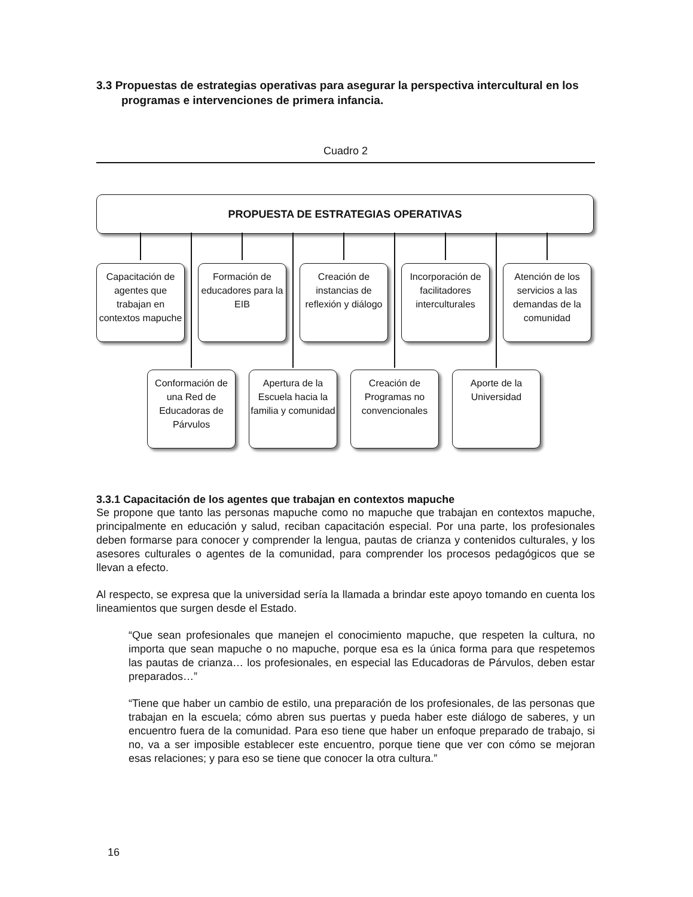3.3 Propuestas de estrategias operativas para asegurar la perspectiva intercultural en los programas e intervenciones de primera infancia.
Cuadro 2
PROPUESTA DE ESTRATEGIAS OPERATIVAS
Capacitación de agentes que trabajan en contextos mapuche
Formación de educadores para la EIB
Creación de instancias de reflexión y diálogo
Incorporación de facilitadores interculturales
Atención de los servicios a las demandas de la comunidad
Conformación de una Red de Educadoras de Párvulos
Apertura de la Escuela hacia la familia y comunidad
Creación de Programas no convencionales
Aporte de la Universidad
3.3.1 Capacitación de los agentes que trabajan en contextos mapuche
Se propone que tanto las personas mapuche como no mapuche que trabajan en contextos mapuche, principalmente en educación y salud, reciban capacitación especial. Por una parte, los profesionales deben formarse para conocer y comprender la lengua, pautas de crianza y contenidos culturales, y los asesores culturales o agentes de la comunidad, para comprender los procesos pedagógicos que se llevan a efecto.
Al respecto, se expresa que la universidad sería la llamada a brindar este apoyo tomando en cuenta los lineamientos que surgen desde el Estado.
“Que sean profesionales que manejen el conocimiento mapuche, que respeten la cultura, no importa que sean mapuche o no mapuche, porque esa es la única forma para que respetemos las pautas de crianza… los profesionales, en especial las Educadoras de Párvulos, deben estar preparados…”
“Tiene que haber un cambio de estilo, una preparación de los profesionales, de las personas que trabajan en la escuela; cómo abren sus puertas y pueda haber este diálogo de saberes, y un encuentro fuera de la comunidad. Para eso tiene que haber un enfoque preparado de trabajo, si no, va a ser imposible establecer este encuentro, porque tiene que ver con cómo se mejoran esas relaciones; y para eso se tiene que conocer la otra cultura.”
16